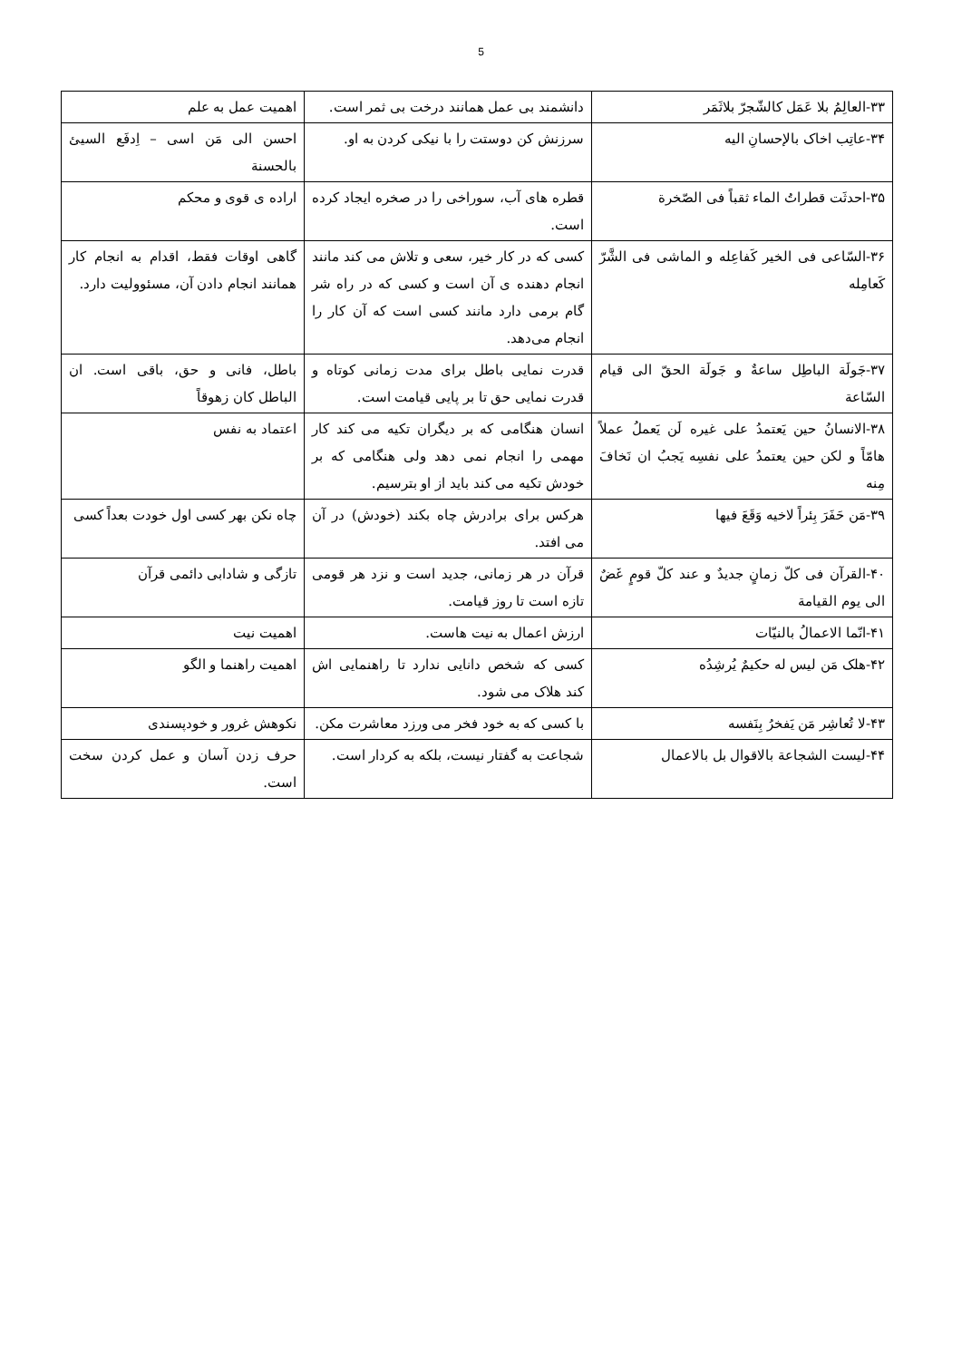5
| ۳۳-العالِمُ بلا عَمَل کالشّجرّ بلاثَمَر | دانشمند بی عمل همانند درخت بی ثمر است. | اهمیت عمل به علم |
| ۳۴-عاتِب اخاک بالإحسانِ الیه | سرزنش کن دوستت را با نیکی کردن به او. | احسن الی مَن اسی – اِدفَع السیئ بالحسنة |
| ۳۵-احدثَت قطراتُ الماء ثقباً فی الصّخرة | قطره های آب، سوراخی را در صخره ایجاد کرده است. | اراده ی قوی و محکم |
| ۳۶-السّاعی فی الخیر کَفاعِله و الماشی فی الشَّرّ کَعامِله | کسی که در کار خیر، سعی و تلاش می کند مانند انجام دهنده ی آن است و کسی که در راه شر گام برمی دارد مانند کسی است که آن کار را انجام می‌دهد. | گاهی اوقات فقط، اقدام به انجام کار همانند انجام دادن آن، مسئوولیت دارد. |
| ۳۷-جَولَة الباطِل ساعةٌ و جَولَة الحقّ الی قیام السّاعة | قدرت نمایی باطل برای مدت زمانی کوتاه و قدرت نمایی حق تا بر پایی قیامت است. | باطل، فانی و حق، باقی است. ان الباطل کان زهوقاً |
| ۳۸-الانسانُ حین یَعتمدُ علی غیره لَن یَعملُ عملاً هامّاً و لکن حین یعتمدُ علی نفسِه یَجبُ ان نَخافَ مِنه | انسان هنگامی که بر دیگران تکیه می کند کار مهمی را انجام نمی دهد ولی هنگامی که بر خودش تکیه می کند باید از او بترسیم. | اعتماد به نفس |
| ۳۹-مَن حَفَرَ بِئراً لاخیه وَقَعَ فیها | هرکس برای برادرش چاه بکند (خودش) در آن می افتد. | چاه نکن بهر کسی اول خودت بعداً کسی |
| ۴۰-القرآن فی کلّ زمانٍ جدیدٌ و عند کلّ قومٍ غَضٌ الی یوم القیامة | قرآن در هر زمانی، جدید است و نزد هر قومی تازه است تا روز قیامت. | تازگی و شادابی دائمی قرآن |
| ۴۱-انّما الاعمالُ بالنیّات | ارزش اعمال به نیت هاست. | اهمیت نیت |
| ۴۲-هلک مَن لیس له حکیمٌ یُرشِدُه | کسی که شخص دانایی ندارد تا راهنمایی اش کند هلاک می شود. | اهمیت راهنما و الگو |
| ۴۳-لا تُعاشِر مَن یَفخرُ بِنَفسه | با کسی که به خود فخر می ورزد معاشرت مکن. | نکوهش غرور و خودپسندی |
| ۴۴-لیست الشجاعة بالاقوال بل بالاعمال | شجاعت به گفتار نیست، بلکه به کردار است. | حرف زدن آسان و عمل کردن سخت است. |